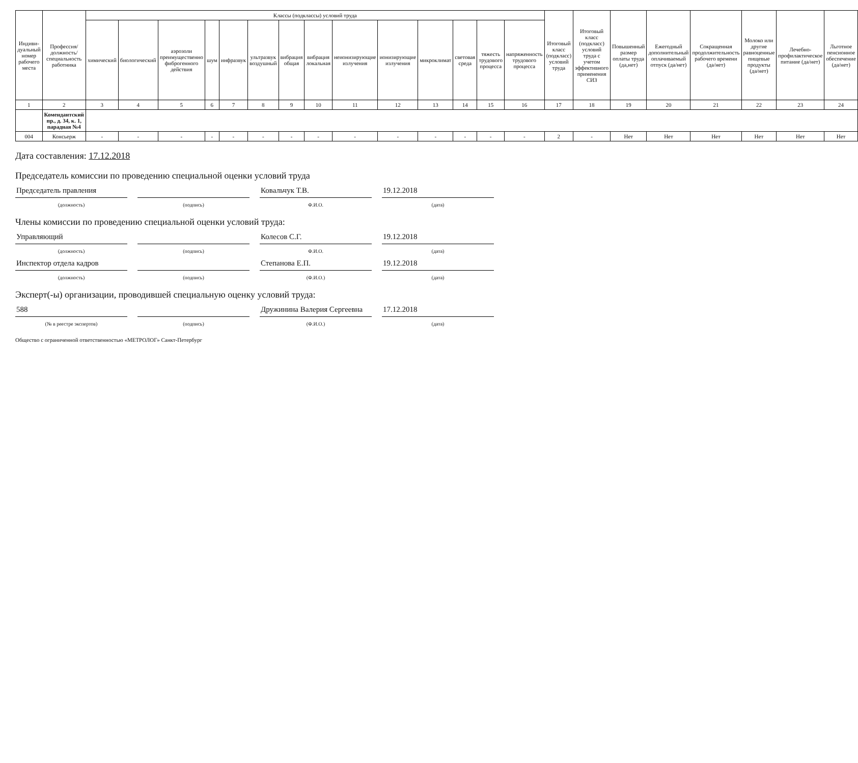| Индиви-дуальный номер рабочего места | Профессия/ должность/ специальность работника | Классы (подклассы) условий труда | | | | | | | | | | | | | | Итоговый класс (подкласс) условий труда | Итоговый класс (подкласс) условий труда с учетом эффективного применения СИЗ | Повышенный размер оплаты труда (да,нет) | Ежегодный дополнительный оплачиваемый отпуск (да/нет) | Сокращенная продолжительность рабочего времени (да/нет) | Молоко или другие равноценные пищевые продукты (да/нет) | Лечебно-профилактическое питание (да/нет) | Льготное пенсионное обеспечение (да/нет) |
| --- | --- | --- | --- | --- | --- | --- | --- | --- | --- | --- | --- | --- | --- | --- | --- | --- | --- | --- | --- | --- | --- | --- | --- |
| | | химический | биологический | аэрозоли преимущественно фиброгенного действия | шум | инфразвук | ультразвук воздушный | вибрация общая | вибрация локальная | неионизирующие излучения | ионизирующие излучения | микроклимат | световая среда | тяжесть трудового процесса | напряженность трудового процесса | | | | | | | | |
| 1 | 2 | 3 | 4 | 5 | 6 | 7 | 8 | 9 | 10 | 11 | 12 | 13 | 14 | 15 | 16 | 17 | 18 | 19 | 20 | 21 | 22 | 23 | 24 |
| | Комендантский пр., д. 34, к. 1, парадная №4 | | | | | | | | | | | | | | | | | | | | | | |
| 004 | Консьерж | - | - | - | - | - | - | - | - | - | - | - | - | - | - | 2 | - | Нет | Нет | Нет | Нет | Нет | Нет |
Дата составления: 17.12.2018
Председатель комиссии по проведению специальной оценки условий труда
Председатель правления Ковальчук Т.В. 19.12.2018
(должность) (подпись) Ф.И.О. (дата)
Члены комиссии по проведению специальной оценки условий труда:
Управляющий Колесов С.Г. 19.12.2018
(должность) (подпись) Ф.И.О. (дата)
Инспектор отдела кадров Степанова Е.П. 19.12.2018
(должность) (подпись) (Ф.И.О.) (дата)
Эксперт(-ы) организации, проводившей специальную оценку условий труда:
588 Дружинина Валерия Сергеевна 17.12.2018
(№ в реестре экспертов) (подпись) (Ф.И.О.) (дата)
Общество с ограниченной ответственностью «МЕТРОЛОГ» Санкт-Петербург